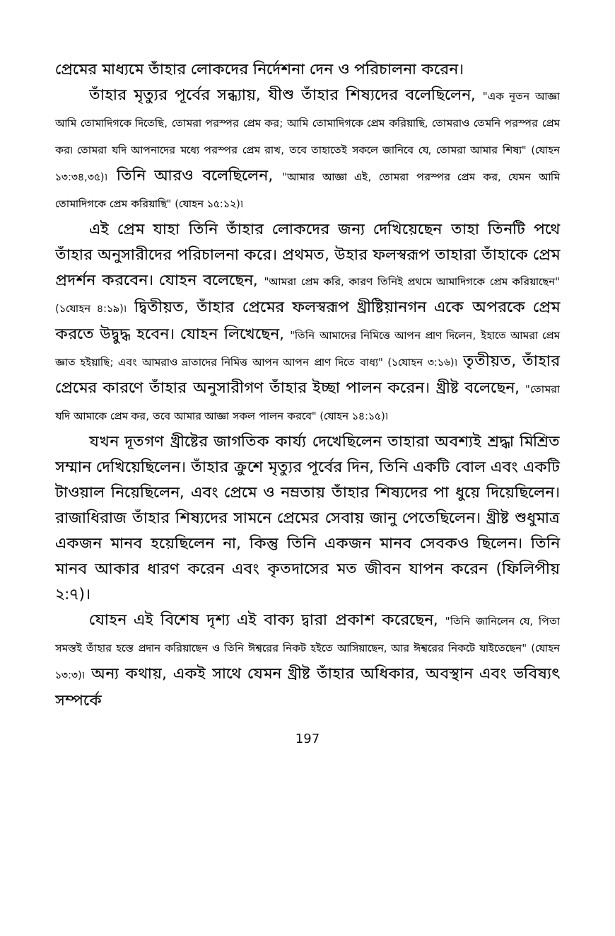প্রেমের মাধ্যমে তাঁহার লোকদের নির্দেশনা দেন ও পরিচালনা করেন।
তাঁহার মৃত্যুর পূর্বের সন্ধ্যায়, যীশু তাঁহার শিষ্যদের বলেছিলেন, "এক নূতন আজ্ঞা আমি তোমাদিগকে দিতেছি, তোমরা পরস্পর প্রেম কর; আমি তোমাদিগকে প্রেম করিয়াছি, তোমরাও তেমনি পরস্পর প্রেম কর৷ তোমরা যদি আপনাদের মধ্যে পরস্পর প্রেম রাখ, তবে তাহাতেই সকলে জানিবে যে, তোমরা আমার শিষ্য" (যোহন ১৩:৩৪,৩৫)৷ তিনি আরও বলেছিলেন, "আমার আজ্ঞা এই, তোমরা পরস্পর প্রেম কর, যেমন আমি তোমাদিগকে প্রেম করিয়াছি" (যোহন ১৫:১২)৷
এই প্রেম যাহা তিনি তাঁহার লোকদের জন্য দেখিয়েছেন তাহা তিনটি পথে তাঁহার অনুসারীদের পরিচালনা করে। প্রথমত, উহার ফলস্বরূপ তাহারা তাঁহাকে প্রেম প্রদর্শন করবেন। যোহন বলেছেন, "আমরা প্রেম করি, কারণ তিনিই প্রথমে আমাদিগকে প্রেম করিয়াছেন" (১যোহন ৪:১৯)৷ দ্বিতীয়ত, তাঁহার প্রেমের ফলস্বরূপ খ্রীষ্টিয়ানগন একে অপরকে প্রেম করতে উদ্বুদ্ধ হবেন। যোহন লিখেছেন, "তিনি আমাদের নিমিত্তে আপন প্রাণ দিলেন, ইহাতে আমরা প্রেম জ্ঞাত হইয়াছি; এবং আমরাও ভ্রাতাদের নিমিত্ত আপন আপন প্রাণ দিতে বাধ্য" (১যোহন ৩:১৬)৷ তৃতীয়ত, তাঁহার প্রেমের কারণে তাঁহার অনুসারীগণ তাঁহার ইচ্ছা পালন করেন। খ্রীষ্ট বলেছেন, "তোমরা যদি আমাকে প্রেম কর, তবে আমার আজ্ঞা সকল পালন করবে" (যোহন ১৪:১৫)৷
যখন দূতগণ খ্রীষ্টের জাগতিক কার্য্য দেখেছিলেন তাহারা অবশ্যই শ্রদ্ধা মিশ্রিত সম্মান দেখিয়েছিলেন। তাঁহার ক্রুশে মৃত্যুর পূর্বের দিন, তিনি একটি বোল এবং একটি টাওয়াল নিয়েছিলেন, এবং প্রেমে ও নম্রতায় তাঁহার শিষ্যদের পা ধুয়ে দিয়েছিলেন। রাজাধিরাজ তাঁহার শিষ্যদের সামনে প্রেমের সেবায় জানু পেতেছিলেন। খ্রীষ্ট শুধুমাত্র একজন মানব হয়েছিলেন না, কিন্তু তিনি একজন মানব সেবকও ছিলেন। তিনি মানব আকার ধারণ করেন এবং কৃতদাসের মত জীবন যাপন করেন (ফিলিপীয় ২:৭)।
যোহন এই বিশেষ দৃশ্য এই বাক্য দ্বারা প্রকাশ করেছেন, "তিনি জানিলেন যে, পিতা সমস্তই তাঁহার হস্তে প্রদান করিয়াছেন ও তিনি ঈশ্বরের নিকট হইতে আসিয়াছেন, আর ঈশ্বরের নিকটে যাইতেছেন" (যোহন ১৩:৩)৷ অন্য কথায়, একই সাথে যেমন খ্রীষ্ট তাঁহার অধিকার, অবস্থান এবং ভবিষ্যৎ সম্পর্কে
197